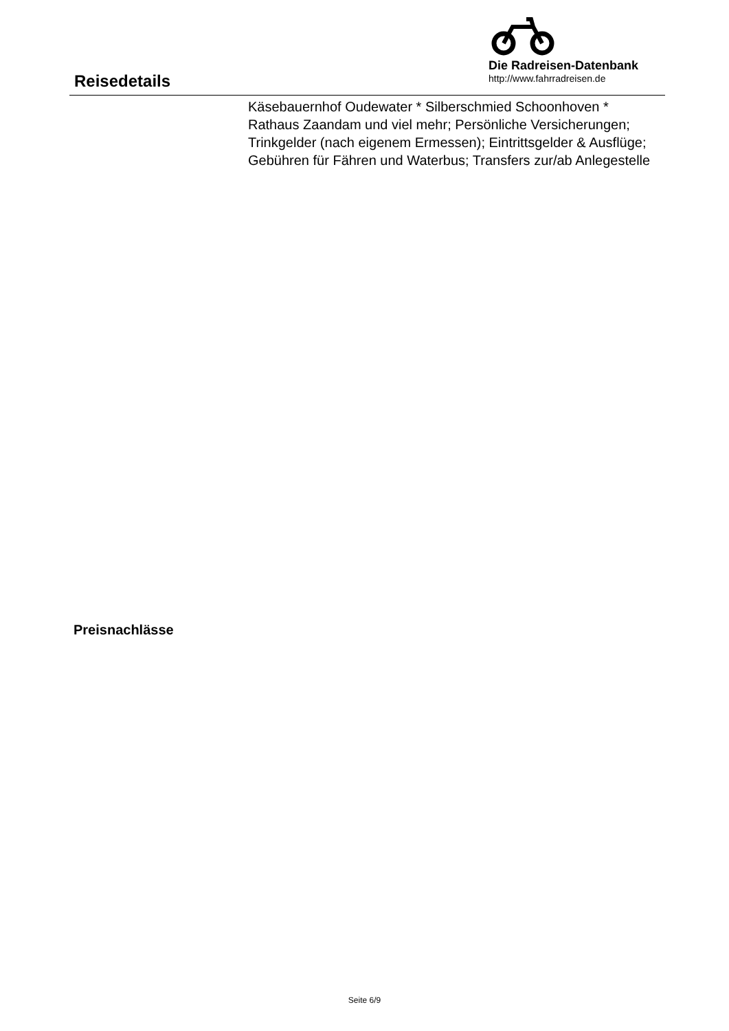Reisedetails
Die Radreisen-Datenbank
http://www.fahrradreisen.de
Käsebauernhof Oudewater * Silberschmied Schoonhoven * Rathaus Zaandam und viel mehr; Persönliche Versicherungen; Trinkgelder (nach eigenem Ermessen); Eintrittsgelder & Ausflüge; Gebühren für Fähren und Waterbus; Transfers zur/ab Anlegestelle
Preisnachlässe
Seite 6/9